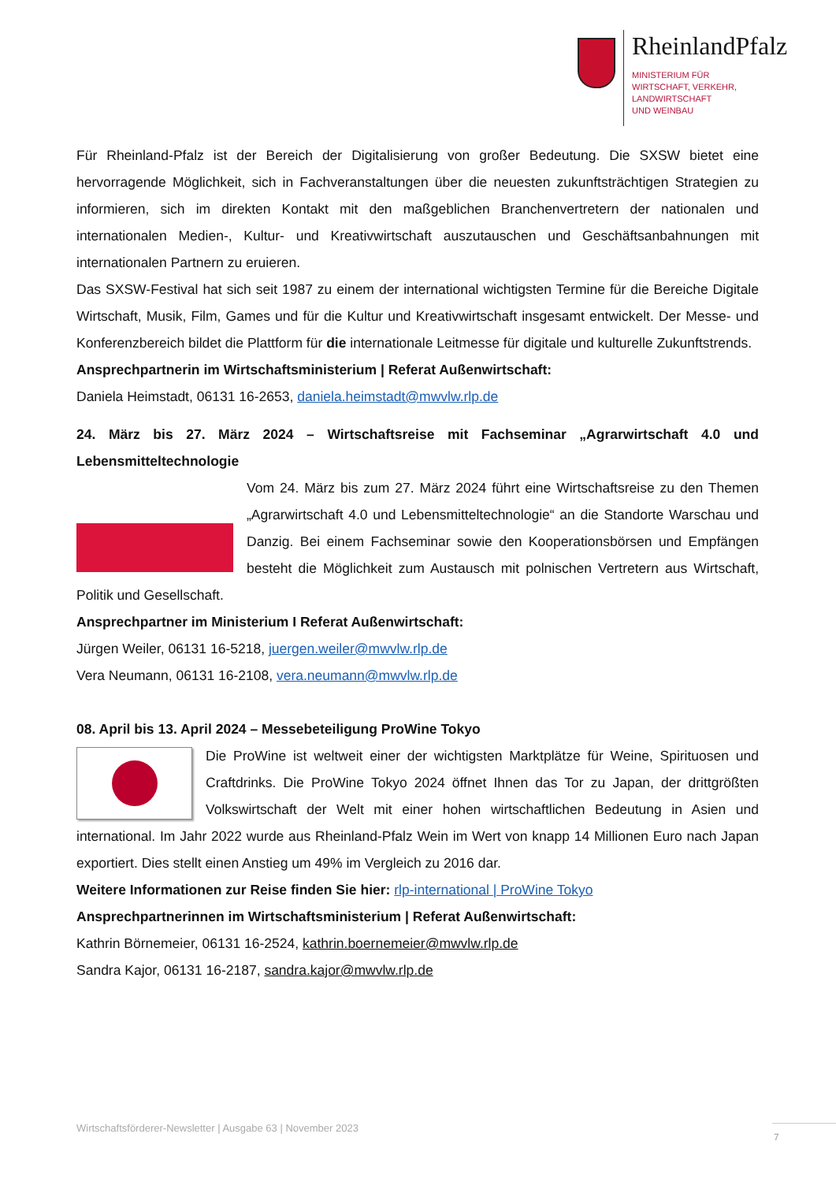RheinlandPfalz
MINISTERIUM FÜR
WIRTSCHAFT, VERKEHR,
LANDWIRTSCHAFT
UND WEINBAU
Für Rheinland-Pfalz ist der Bereich der Digitalisierung von großer Bedeutung. Die SXSW bietet eine hervorragende Möglichkeit, sich in Fachveranstaltungen über die neuesten zukunftsträchtigen Strategien zu informieren, sich im direkten Kontakt mit den maßgeblichen Branchenvertretern der nationalen und internationalen Medien-, Kultur- und Kreativwirtschaft auszutauschen und Geschäftsanbahnungen mit internationalen Partnern zu eruieren.
Das SXSW-Festival hat sich seit 1987 zu einem der international wichtigsten Termine für die Bereiche Digitale Wirtschaft, Musik, Film, Games und für die Kultur und Kreativwirtschaft insgesamt entwickelt. Der Messe- und Konferenzbereich bildet die Plattform für die internationale Leitmesse für digitale und kulturelle Zukunftstrends.
Ansprechpartnerin im Wirtschaftsministerium | Referat Außenwirtschaft:
Daniela Heimstadt, 06131 16-2653, daniela.heimstadt@mwvlw.rlp.de
24. März bis 27. März 2024 – Wirtschaftsreise mit Fachseminar „Agrarwirtschaft 4.0 und Lebensmitteltechnologie
Vom 24. März bis zum 27. März 2024 führt eine Wirtschaftsreise zu den Themen „Agrarwirtschaft 4.0 und Lebensmitteltechnologie“ an die Standorte Warschau und Danzig. Bei einem Fachseminar sowie den Kooperationsbörsen und Empfängen besteht die Möglichkeit zum Austausch mit polnischen Vertretern aus Wirtschaft, Politik und Gesellschaft.
Ansprechpartner im Ministerium I Referat Außenwirtschaft:
Jürgen Weiler, 06131 16-5218, juergen.weiler@mwvlw.rlp.de
Vera Neumann, 06131 16-2108, vera.neumann@mwvlw.rlp.de
08. April bis 13. April 2024 – Messebeteiligung ProWine Tokyo
Die ProWine ist weltweit einer der wichtigsten Marktplätze für Weine, Spirituosen und Craftdrinks. Die ProWine Tokyo 2024 öffnet Ihnen das Tor zu Japan, der drittgrößten Volkswirtschaft der Welt mit einer hohen wirtschaftlichen Bedeutung in Asien und international. Im Jahr 2022 wurde aus Rheinland-Pfalz Wein im Wert von knapp 14 Millionen Euro nach Japan exportiert. Dies stellt einen Anstieg um 49% im Vergleich zu 2016 dar.
Weitere Informationen zur Reise finden Sie hier: rlp-international | ProWine Tokyo
Ansprechpartnerinnen im Wirtschaftsministerium | Referat Außenwirtschaft:
Kathrin Börnemeier, 06131 16-2524, kathrin.boernemeier@mwvlw.rlp.de
Sandra Kajor, 06131 16-2187, sandra.kajor@mwvlw.rlp.de
Wirtschaftsförderer-Newsletter | Ausgabe 63 | November 2023
7